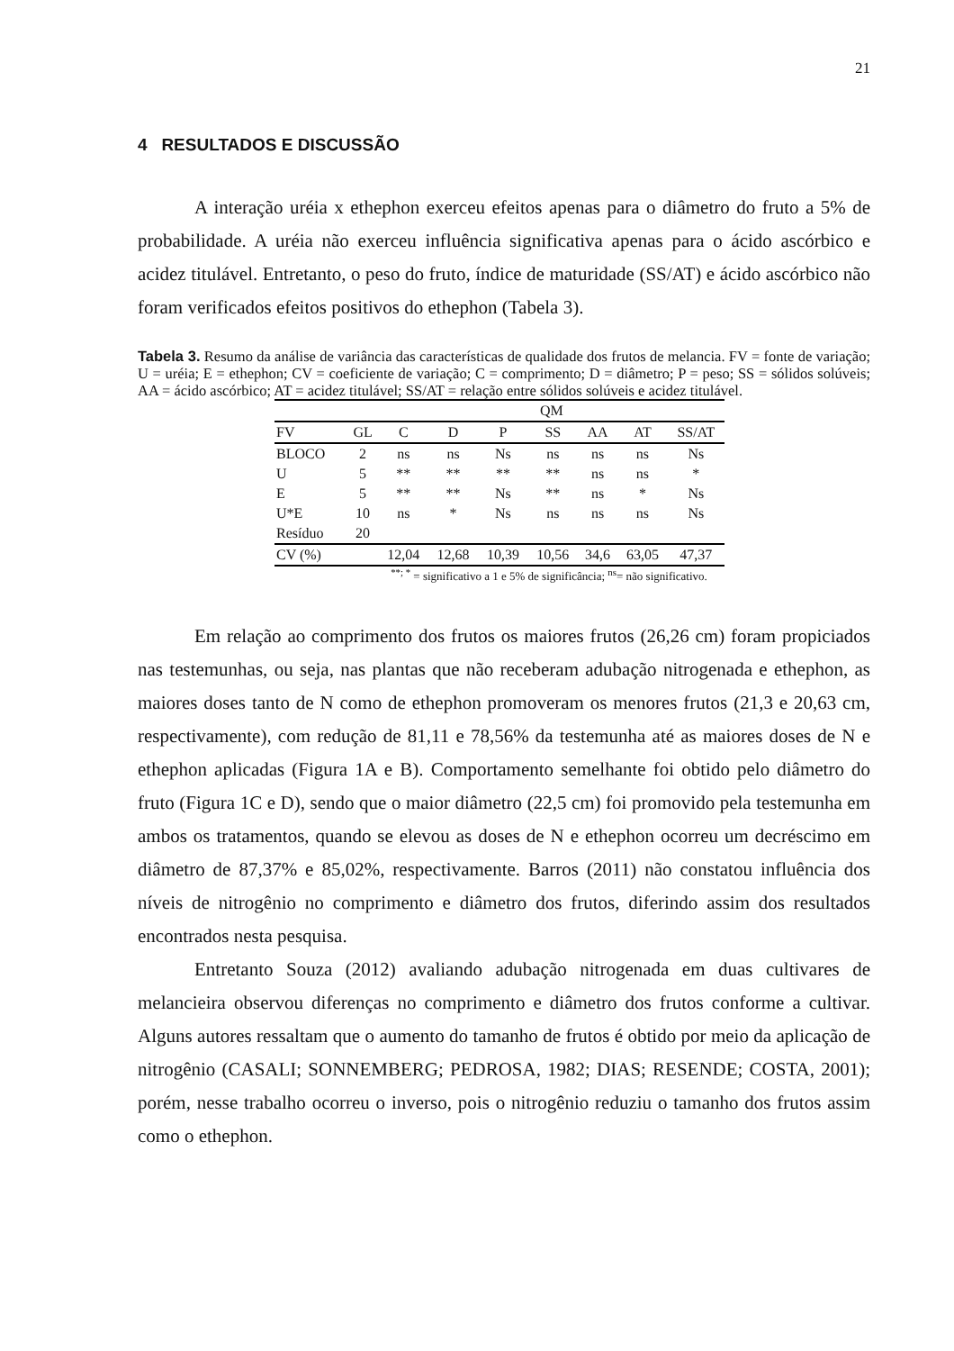21
4 RESULTADOS E DISCUSSÃO
A interação uréia x ethephon exerceu efeitos apenas para o diâmetro do fruto a 5% de probabilidade. A uréia não exerceu influência significativa apenas para o ácido ascórbico e acidez titulável. Entretanto, o peso do fruto, índice de maturidade (SS/AT) e ácido ascórbico não foram verificados efeitos positivos do ethephon (Tabela 3).
Tabela 3. Resumo da análise de variância das características de qualidade dos frutos de melancia. FV = fonte de variação; U = uréia; E = ethephon; CV = coeficiente de variação; C = comprimento; D = diâmetro; P = peso; SS = sólidos solúveis; AA = ácido ascórbico; AT = acidez titulável; SS/AT = relação entre sólidos solúveis e acidez titulável.
| | | QM | | | | | | |
| --- | --- | --- | --- | --- | --- | --- | --- | --- |
| FV | GL | C | D | P | SS | AA | AT | SS/AT |
| BLOCO | 2 | ns | ns | Ns | ns | ns | ns | Ns |
| U | 5 | ** | ** | ** | ** | ns | ns | * |
| E | 5 | ** | ** | Ns | ** | ns | * | Ns |
| U*E | 10 | ns | * | Ns | ns | ns | ns | Ns |
| Resíduo | 20 | | | | | | | |
| CV (%) | | 12,04 | 12,68 | 10,39 | 10,56 | 34,6 | 63,05 | 47,37 |
<sup>**; *</sup> = significativo a 1 e 5% de significância; <sup>ns</sup>= não significativo.
Em relação ao comprimento dos frutos os maiores frutos (26,26 cm) foram propiciados nas testemunhas, ou seja, nas plantas que não receberam adubação nitrogenada e ethephon, as maiores doses tanto de N como de ethephon promoveram os menores frutos (21,3 e 20,63 cm, respectivamente), com redução de 81,11 e 78,56% da testemunha até as maiores doses de N e ethephon aplicadas (Figura 1A e B). Comportamento semelhante foi obtido pelo diâmetro do fruto (Figura 1C e D), sendo que o maior diâmetro (22,5 cm) foi promovido pela testemunha em ambos os tratamentos, quando se elevou as doses de N e ethephon ocorreu um decréscimo em diâmetro de 87,37% e 85,02%, respectivamente. Barros (2011) não constatou influência dos níveis de nitrogênio no comprimento e diâmetro dos frutos, diferindo assim dos resultados encontrados nesta pesquisa.
Entretanto Souza (2012) avaliando adubação nitrogenada em duas cultivares de melancieira observou diferenças no comprimento e diâmetro dos frutos conforme a cultivar. Alguns autores ressaltam que o aumento do tamanho de frutos é obtido por meio da aplicação de nitrogênio (CASALI; SONNEMBERG; PEDROSA, 1982; DIAS; RESENDE; COSTA, 2001); porém, nesse trabalho ocorreu o inverso, pois o nitrogênio reduziu o tamanho dos frutos assim como o ethephon.